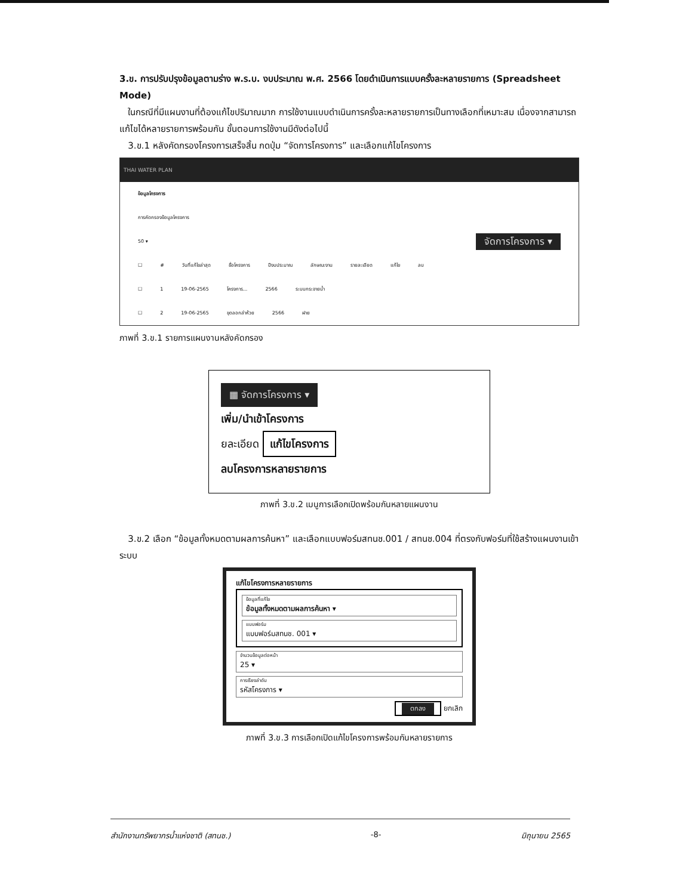3.ข. การปรับปรุงข้อมูลตามร่าง พ.ร.บ. งบประมาณ พ.ศ. 2566 โดยดำเนินการแบบครั้งละหลายรายการ (Spreadsheet Mode)
ในกรณีที่มีแผนงานที่ต้องแก้ไขปริมาณมาก การใช้งานแบบดำเนินการครั้งละหลายรายการเป็นทางเลือกที่เหมาะสม เนื่องจากสามารถแก้ไขได้หลายรายการพร้อมกัน ขั้นตอนการใช้งานมีดังต่อไปนี้
3.ข.1 หลังคัดกรองโครงการเสร็จสิ้น กดปุ่ม “จัดการโครงการ” และเลือกแก้ไขโครงการ
THAI WATER PLAN
ข้อมูลโครงการ
การคัดกรองข้อมูลโครงการ
50 ▾ จัดการโครงการ ▾
☐ # วันที่แก้ไขล่าสุด ชื่อโครงการ ปีงบประมาณ ลักษณะงาน รายละเอียด แก้ไข ลบ
☐ 1 19-06-2565 โครงการ... 2566 ระบบกระจายน้ำ
☐ 2 19-06-2565 ขุดลอกลำห้วย 2566 ฝาย
ภาพที่ 3.ข.1 รายการแผนงานหลังคัดกรอง
▦ จัดการโครงการ ▾
เพิ่ม/นำเข้าโครงการ
ยละเอียด แก้ไขโครงการ
ลบโครงการหลายรายการ
ภาพที่ 3.ข.2 เมนูการเลือกเปิดพร้อมกันหลายแผนงาน
3.ข.2 เลือก “ข้อมูลทั้งหมดตามผลการค้นหา” และเลือกแบบฟอร์มสทนช.001 / สทนช.004 ที่ตรงกับฟอร์มที่ใช้สร้างแผนงานเข้าระบบ
แก้ไขโครงการหลายรายการ
ข้อมูลที่แก้ไข
ข้อมูลทั้งหมดตามผลการค้นหา ▾
แบบฟอร์ม
แบบฟอร์มสทนช. 001 ▾
จำนวนข้อมูลต่อหน้า
25 ▾
การเรียงลำดับ
รหัสโครงการ ▾
ตกลง ยกเลิก
ภาพที่ 3.ข.3 การเลือกเปิดแก้ไขโครงการพร้อมกันหลายรายการ
สำนักงานทรัพยากรน้ำแห่งชาติ (สทนช.) -8- มิถุนายน 2565